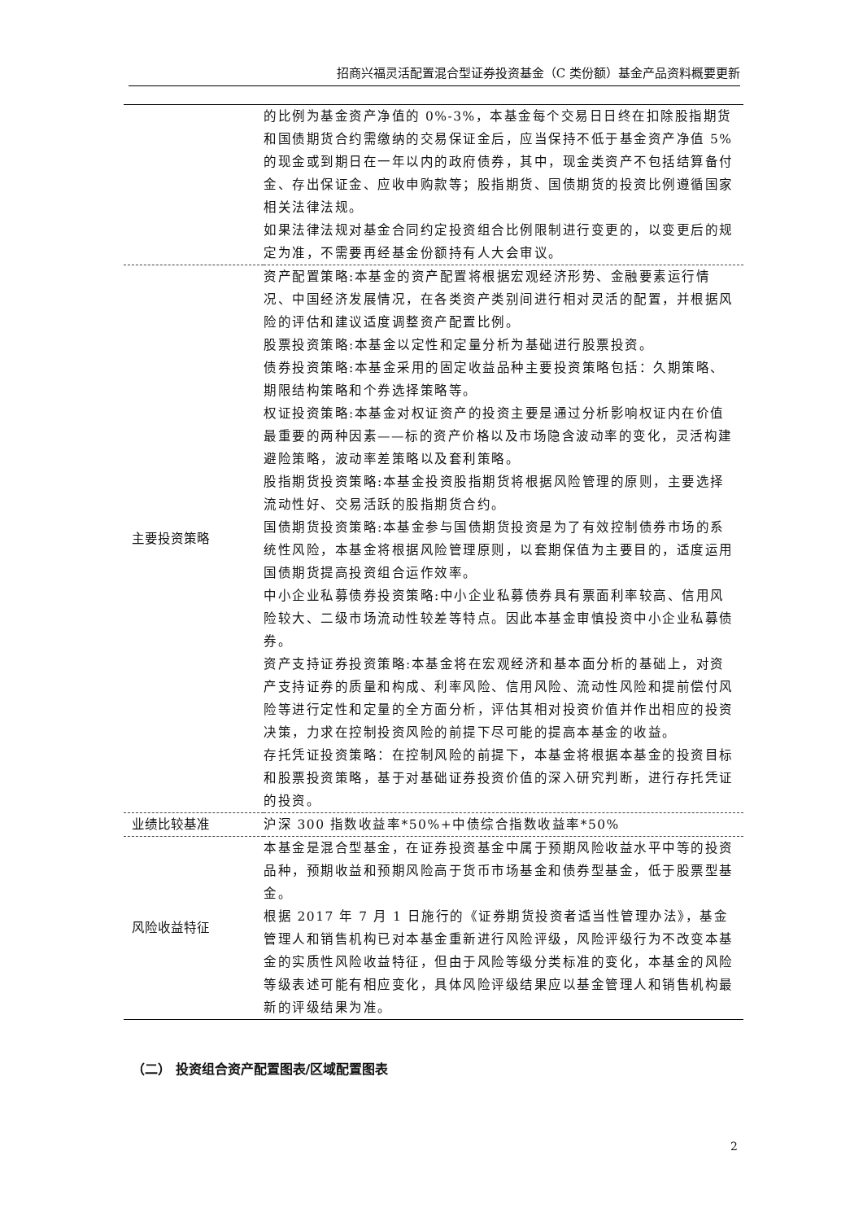招商兴福灵活配置混合型证券投资基金（C 类份额）基金产品资料概要更新
| | 的比例为基金资产净值的 0%-3%，本基金每个交易日日终在扣除股指期货和国债期货合约需缴纳的交易保证金后，应当保持不低于基金资产净值 5%的现金或到期日在一年以内的政府债券，其中，现金类资产不包括结算备付金、存出保证金、应收申购款等；股指期货、国债期货的投资比例遵循国家相关法律法规。 如果法律法规对基金合同约定投资组合比例限制进行变更的，以变更后的规定为准，不需要再经基金份额持有人大会审议。 |
| 主要投资策略 | 资产配置策略:本基金的资产配置将根据宏观经济形势、金融要素运行情况、中国经济发展情况，在各类资产类别间进行相对灵活的配置，并根据风险的评估和建议适度调整资产配置比例。 股票投资策略:本基金以定性和定量分析为基础进行股票投资。 债券投资策略:本基金采用的固定收益品种主要投资策略包括：久期策略、期限结构策略和个券选择策略等。 权证投资策略:本基金对权证资产的投资主要是通过分析影响权证内在价值最重要的两种因素——标的资产价格以及市场隐含波动率的变化，灵活构建避险策略，波动率差策略以及套利策略。 股指期货投资策略:本基金投资股指期货将根据风险管理的原则，主要选择流动性好、交易活跃的股指期货合约。 国债期货投资策略:本基金参与国债期货投资是为了有效控制债券市场的系统性风险，本基金将根据风险管理原则，以套期保值为主要目的，适度运用国债期货提高投资组合运作效率。 中小企业私募债券投资策略:中小企业私募债券具有票面利率较高、信用风险较大、二级市场流动性较差等特点。因此本基金审慎投资中小企业私募债券。 资产支持证券投资策略:本基金将在宏观经济和基本面分析的基础上，对资产支持证券的质量和构成、利率风险、信用风险、流动性风险和提前偿付风险等进行定性和定量的全方面分析，评估其相对投资价值并作出相应的投资决策，力求在控制投资风险的前提下尽可能的提高本基金的收益。 存托凭证投资策略：在控制风险的前提下，本基金将根据本基金的投资目标和股票投资策略，基于对基础证券投资价值的深入研究判断，进行存托凭证的投资。 |
| 业绩比较基准 | 沪深 300 指数收益率*50%+中债综合指数收益率*50% |
| 风险收益特征 | 本基金是混合型基金，在证券投资基金中属于预期风险收益水平中等的投资品种，预期收益和预期风险高于货币市场基金和债券型基金，低于股票型基金。 根据 2017 年 7 月 1 日施行的《证券期货投资者适当性管理办法》，基金管理人和销售机构已对本基金重新进行风险评级，风险评级行为不改变本基金的实质性风险收益特征，但由于风险等级分类标准的变化，本基金的风险等级表述可能有相应变化，具体风险评级结果应以基金管理人和销售机构最新的评级结果为准。 |
（二） 投资组合资产配置图表/区域配置图表
2